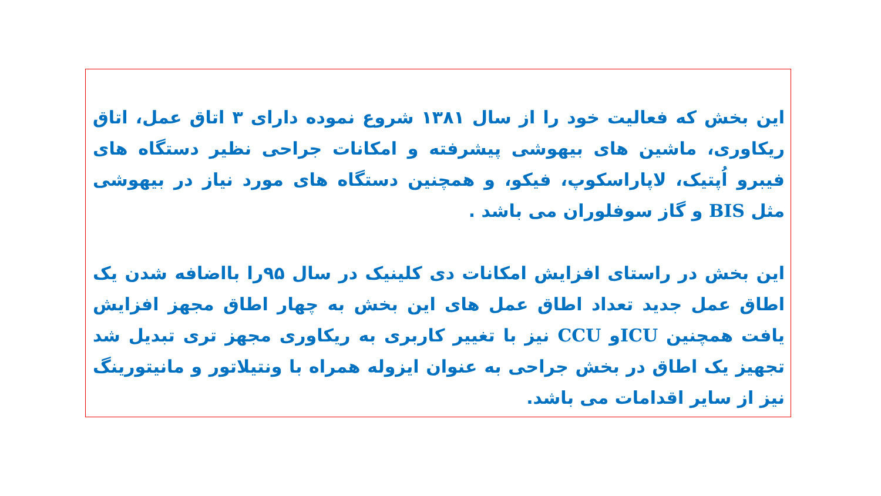این بخش که فعالیت خود را از سال ۱۳۸۱ شروع نموده دارای ۳ اتاق عمل، اتاق ریکاوری، ماشین های بیهوشی پیشرفته و امکانات جراحی نظیر دستگاه های فیبرو اُپتیک، لاپاراسکوپ، فیکو، و همچنین دستگاه های مورد نیاز در بیهوشی مثل BIS و گاز سوفلوران می باشد .
این بخش در راستای افزایش امکانات دی کلینیک در سال ۹۵را بااضافه شدن یک اطاق عمل جدید تعداد اطاق عمل های این بخش به چهار اطاق مجهز افزایش یافت همچنین ICUو CCU نیز با تغییر کاربری به ریکاوری مجهز تری تبدیل شد تجهیز یک اطاق در بخش جراحی به عنوان ایزوله همراه با ونتیلاتور و مانیتورینگ نیز از سایر اقدامات می باشد.